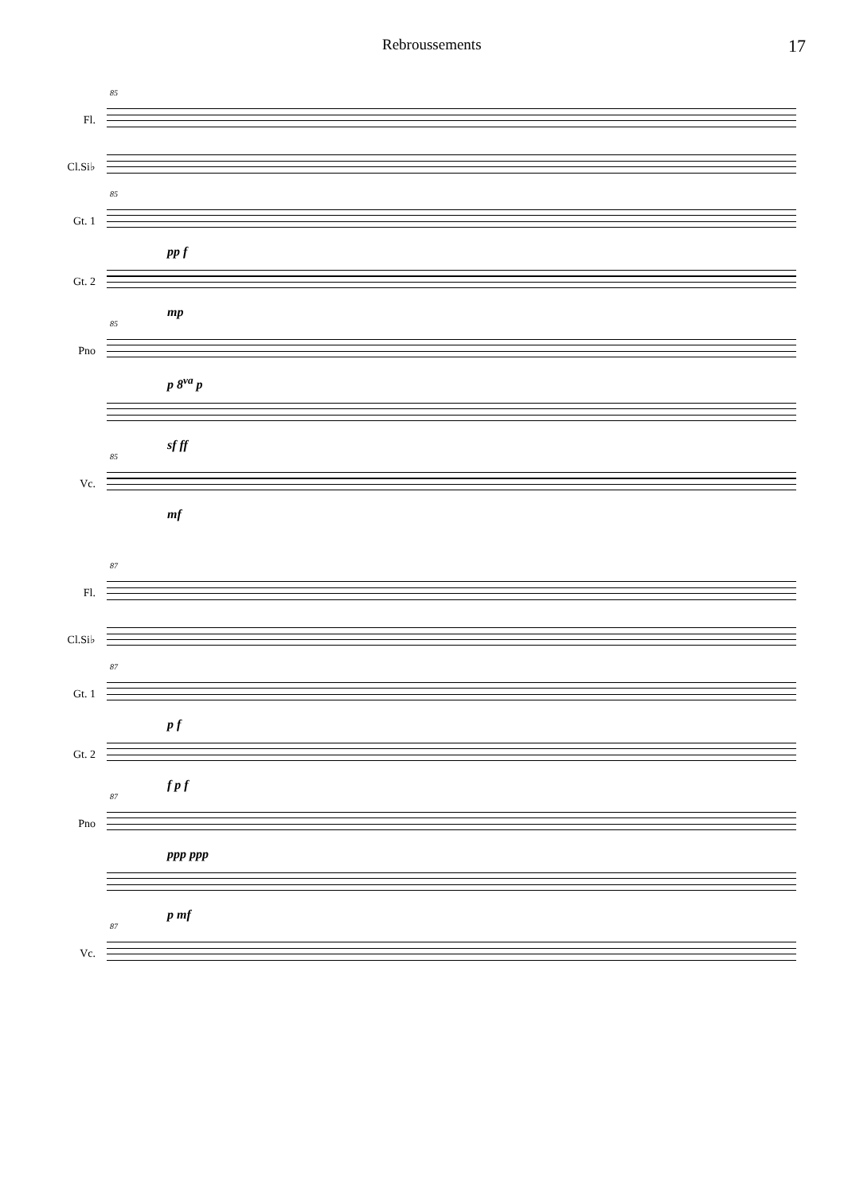Rebroussements 17
85
Fl.
Cl.Si♭
85
Gt. 1
pp f
Gt. 2
mp
85
Pno
p 8<sup>va</sup> p
sf ff
85
Vc.
mf
87
Fl.
Cl.Si♭
87
Gt. 1
p f
Gt. 2
f p f
87
Pno
ppp ppp
p mf
87
Vc.